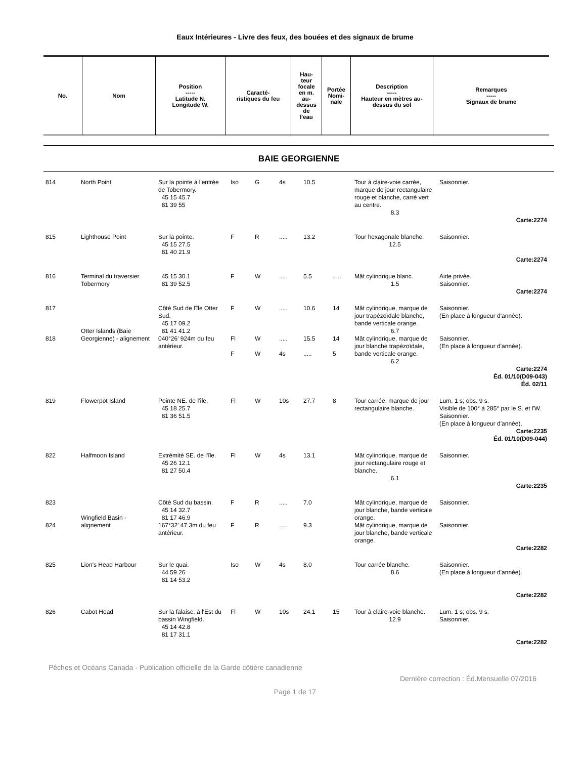Eaux Intérieures - Livre des feux, des bouées et des signaux de brume
| No. | Nom | Position ----- Latitude N. Longitude W. | Caracté- ristiques du feu | Hau- teur focale en m. au- dessus de l'eau | Portée Nomi- nale | Description ----- Hauteur en mètres au- dessus du sol | Remarques ----- Signaux de brume |
| --- | --- | --- | --- | --- | --- | --- | --- |
BAIE GEORGIENNE
| 814 | North Point | Sur la pointe à l'entrée de Tobermory. 45 15 45.7 81 39 55 | Iso | G | 4s | 10.5 | | Tour à claire-voie carrée, marque de jour rectangulaire rouge et blanche, carré vert au centre. 8.3 | Saisonnier. |
| Carte:2274 | | | | | | | | | |
| 815 | Lighthouse Point | Sur la pointe. 45 15 27.5 81 40 21.9 | F | R | ..... | 13.2 | | Tour hexagonale blanche. 12.5 | Saisonnier. |
| Carte:2274 | | | | | | | | | |
| 816 | Terminal du traversier Tobermory | 45 15 30.1 81 39 52.5 | F | W | ..... | 5.5 | ..... | Mât cylindrique blanc. 1.5 | Aide privée. Saisonnier. |
| Carte:2274 | | | | | | | | | |
| 817 | Otter Islands (Baie Georgienne) - alignement | Côté Sud de l'île Otter Sud. 45 17 09.2 81 41 41.2 | F | W | ..... | 10.6 | 14 | Mât cylindrique, marque de jour trapézoïdale blanche, bande verticale orange. 6.7 | Saisonnier. (En place à longueur d'année). |
| 818 | | 040°26' 924m du feu antérieur. | Fl F | W W | ..... 4s | 15.5 ..... | 14 5 | Mât cylindrique, marque de jour blanche trapézoïdale, bande verticale orange. 6.2 | Saisonnier. (En place à longueur d'année). |
| Carte:2274 Éd. 01/10(D09-043) Éd. 02/11 | | | | | | | | | |
| 819 | Flowerpot Island | Pointe NE. de l'île. 45 18 25.7 81 36 51.5 | Fl | W | 10s | 27.7 | 8 | Tour carrée, marque de jour rectangulaire blanche. | Lum. 1 s; obs. 9 s. Visible de 100° à 285° par le S. et l'W. Saisonnier. (En place à longueur d'année). |
| Carte:2235 Éd. 01/10(D09-044) | | | | | | | | | |
| 822 | Halfmoon Island | Extrémité SE. de l'île. 45 26 12.1 81 27 50.4 | Fl | W | 4s | 13.1 | | Mât cylindrique, marque de jour rectangulaire rouge et blanche. 6.1 | Saisonnier. |
| Carte:2235 | | | | | | | | | |
| 823 | Wingfield Basin - alignement | Côté Sud du bassin. 45 14 32.7 81 17 46.9 | F | R | ..... | 7.0 | | Mât cylindrique, marque de jour blanche, bande verticale orange. | Saisonnier. |
| 824 | | 167°32' 47.3m du feu antérieur. | F | R | ..... | 9.3 | | Mât cylindrique, marque de jour blanche, bande verticale orange. | Saisonnier. |
| Carte:2282 | | | | | | | | | |
| 825 | Lion's Head Harbour | Sur le quai. 44 59 26 81 14 53.2 | Iso | W | 4s | 8.0 | | Tour carrée blanche. 8.6 | Saisonnier. (En place à longueur d'année). |
| Carte:2282 | | | | | | | | | |
| 826 | Cabot Head | Sur la falaise, à l'Est du bassin Wingfield. 45 14 42.8 81 17 31.1 | Fl | W | 10s | 24.1 | 15 | Tour à claire-voie blanche. 12.9 | Lum. 1 s; obs. 9 s. Saisonnier. |
| Carte:2282 | | | | | | | | | |
Pêches et Océans Canada - Publication officielle de la Garde côtière canadienne
Dernière correction : Éd.Mensuelle 07/2016
Page 1 de 17